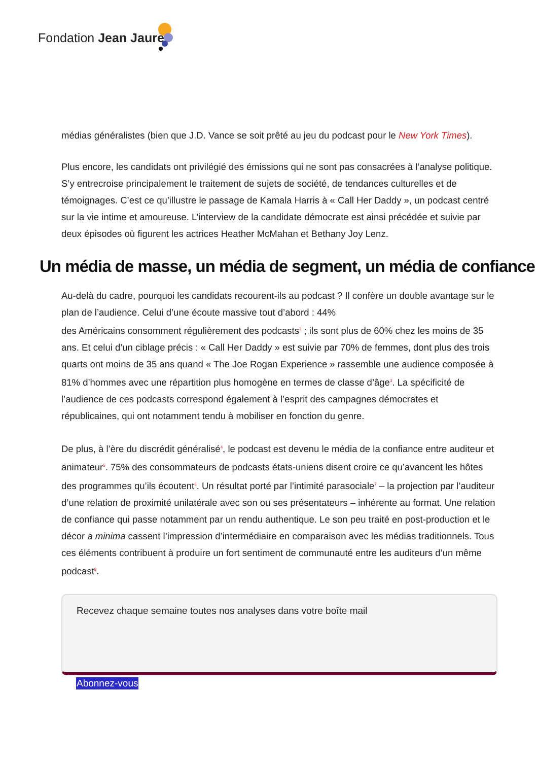Fondation Jean Jaurès
médias généralistes (bien que J.D. Vance se soit prêté au jeu du podcast pour le New York Times).
Plus encore, les candidats ont privilégié des émissions qui ne sont pas consacrées à l’analyse politique. S’y entrecroise principalement le traitement de sujets de société, de tendances culturelles et de témoignages. C’est ce qu’illustre le passage de Kamala Harris à « Call Her Daddy », un podcast centré sur la vie intime et amoureuse. L’interview de la candidate démocrate est ainsi précédée et suivie par deux épisodes où figurent les actrices Heather McMahan et Bethany Joy Lenz.
Un média de masse, un média de segment, un média de confiance
Au-delà du cadre, pourquoi les candidats recourent-ils au podcast ? Il confère un double avantage sur le plan de l’audience. Celui d’une écoute massive tout d’abord : 44%
des Américains consomment régulièrement des podcasts<sup>2</sup> ; ils sont plus de 60% chez les moins de 35 ans. Et celui d’un ciblage précis : « Call Her Daddy » est suivie par 70% de femmes, dont plus des trois quarts ont moins de 35 ans quand « The Joe Rogan Experience » rassemble une audience composée à 81% d’hommes avec une répartition plus homogène en termes de classe d’âge<sup>3</sup>. La spécificité de l’audience de ces podcasts correspond également à l’esprit des campagnes démocrates et républicaines, qui ont notamment tendu à mobiliser en fonction du genre.
De plus, à l’ère du discrédit généralisé<sup>4</sup>, le podcast est devenu le média de la confiance entre auditeur et animateur<sup>5</sup>. 75% des consommateurs de podcasts états-uniens disent croire ce qu’avancent les hôtes des programmes qu’ils écoutent<sup>6</sup>. Un résultat porté par l’intimité parasociale<sup>7</sup> – la projection par l’auditeur d’une relation de proximité unilatérale avec son ou ses présentateurs – inhérente au format. Une relation de confiance qui passe notamment par un rendu authentique. Le son peu traité en post-production et le décor a minima cassent l’impression d’intermédiaire en comparaison avec les médias traditionnels. Tous ces éléments contribuent à produire un fort sentiment de communauté entre les auditeurs d’un même podcast<sup>8</sup>.
Recevez chaque semaine toutes nos analyses dans votre boîte mail
Abonnez-vous